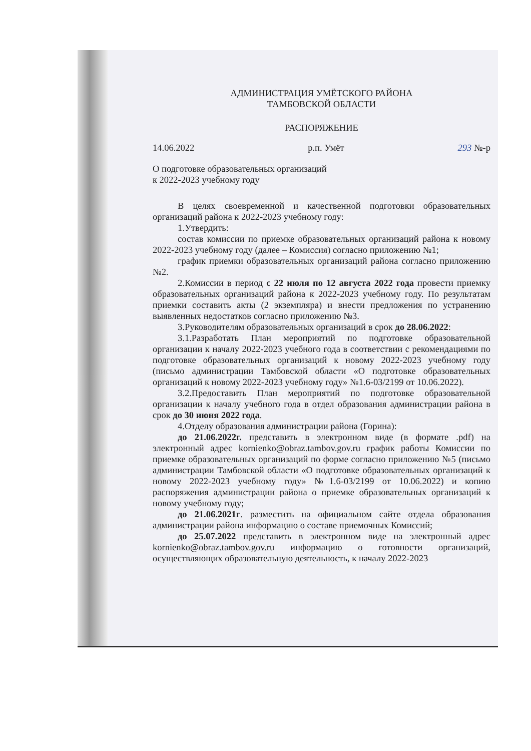АДМИНИСТРАЦИЯ УМЁТСКОГО РАЙОНА
ТАМБОВСКОЙ ОБЛАСТИ
РАСПОРЯЖЕНИЕ
14.06.2022 р.п. Умёт 293 №-р
О подготовке образовательных организаций
к 2022-2023 учебному году
В целях своевременной и качественной подготовки образовательных организаций района к 2022-2023 учебному году:
1.Утвердить:
состав комиссии по приемке образовательных организаций района к новому 2022-2023 учебному году (далее – Комиссия) согласно приложению №1;
график приемки образовательных организаций района согласно приложению №2.
2.Комиссии в период с 22 июля по 12 августа 2022 года провести приемку образовательных организаций района к 2022-2023 учебному году. По результатам приемки составить акты (2 экземпляра) и внести предложения по устранению выявленных недостатков согласно приложению №3.
3.Руководителям образовательных организаций в срок до 28.06.2022:
3.1.Разработать План мероприятий по подготовке образовательной организации к началу 2022-2023 учебного года в соответствии с рекомендациями по подготовке образовательных организаций к новому 2022-2023 учебному году (письмо администрации Тамбовской области «О подготовке образовательных организаций к новому 2022-2023 учебному году» №1.6-03/2199 от 10.06.2022).
3.2.Предоставить План мероприятий по подготовке образовательной организации к началу учебного года в отдел образования администрации района в срок до 30 июня 2022 года.
4.Отделу образования администрации района (Горина):
до 21.06.2022г. представить в электронном виде (в формате .pdf) на электронный адрес kornienko@obraz.tambov.gov.ru график работы Комиссии по приемке образовательных организаций по форме согласно приложению №5 (письмо администрации Тамбовской области «О подготовке образовательных организаций к новому 2022-2023 учебному году» №1.6-03/2199 от 10.06.2022) и копию распоряжения администрации района о приемке образовательных организаций к новому учебному году;
до 21.06.2021г. разместить на официальном сайте отдела образования администрации района информацию о составе приемочных Комиссий;
до 25.07.2022 представить в электронном виде на электронный адрес kornienko@obraz.tambov.gov.ru информацию о готовности организаций, осуществляющих образовательную деятельность, к началу 2022-2023